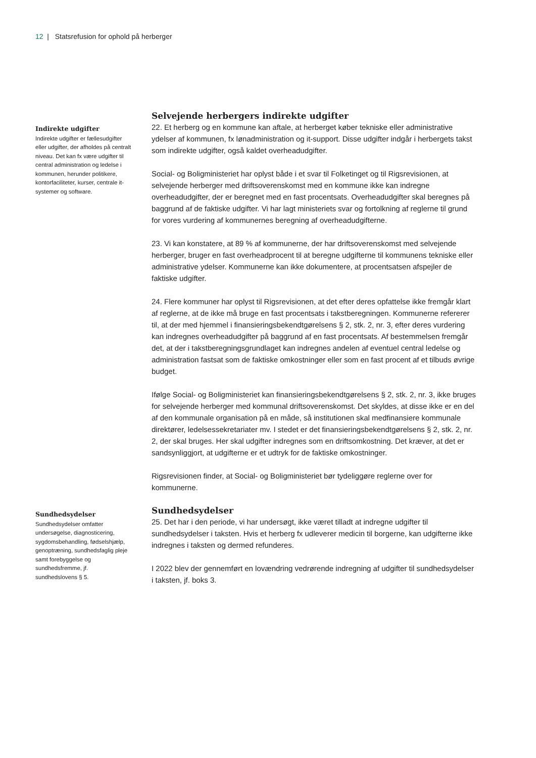12 | Statsrefusion for ophold på herberger
Indirekte udgifter
Indirekte udgifter er fællesudgifter eller udgifter, der afholdes på centralt niveau. Det kan fx være udgifter til central administration og ledelse i kommunen, herunder politikere, kontorfaciliteter, kurser, centrale it-systemer og software.
Selvejende herbergers indirekte udgifter
22. Et herberg og en kommune kan aftale, at herberget køber tekniske eller administrative ydelser af kommunen, fx lønadministration og it-support. Disse udgifter indgår i herbergets takst som indirekte udgifter, også kaldet overheadudgifter.
Social- og Boligministeriet har oplyst både i et svar til Folketinget og til Rigsrevisionen, at selvejende herberger med driftsoverenskomst med en kommune ikke kan indregne overheadudgifter, der er beregnet med en fast procentsats. Overheadudgifter skal beregnes på baggrund af de faktiske udgifter. Vi har lagt ministeriets svar og fortolkning af reglerne til grund for vores vurdering af kommunernes beregning af overheadudgifterne.
23. Vi kan konstatere, at 89 % af kommunerne, der har driftsoverenskomst med selvejende herberger, bruger en fast overheadprocent til at beregne udgifterne til kommunens tekniske eller administrative ydelser. Kommunerne kan ikke dokumentere, at procentsatsen afspejler de faktiske udgifter.
24. Flere kommuner har oplyst til Rigsrevisionen, at det efter deres opfattelse ikke fremgår klart af reglerne, at de ikke må bruge en fast procentsats i takstberegningen. Kommunerne refererer til, at der med hjemmel i finansieringsbekendtgørelsens § 2, stk. 2, nr. 3, efter deres vurdering kan indregnes overheadudgifter på baggrund af en fast procentsats. Af bestemmelsen fremgår det, at der i takstberegningsgrundlaget kan indregnes andelen af eventuel central ledelse og administration fastsat som de faktiske omkostninger eller som en fast procent af et tilbuds øvrige budget.
Ifølge Social- og Boligministeriet kan finansieringsbekendtgørelsens § 2, stk. 2, nr. 3, ikke bruges for selvejende herberger med kommunal driftsoverenskomst. Det skyldes, at disse ikke er en del af den kommunale organisation på en måde, så institutionen skal medfinansiere kommunale direktører, ledelsessekretariater mv. I stedet er det finansieringsbekendtgørelsens § 2, stk. 2, nr. 2, der skal bruges. Her skal udgifter indregnes som en driftsomkostning. Det kræver, at det er sandsynliggjort, at udgifterne er et udtryk for de faktiske omkostninger.
Rigsrevisionen finder, at Social- og Boligministeriet bør tydeliggøre reglerne over for kommunerne.
Sundhedsydelser
Sundhedsydelser omfatter undersøgelse, diagnosticering, sygdomsbehandling, fødselshjælp, genoptræning, sundhedsfaglig pleje samt forebyggelse og sundhedsfremme, jf. sundhedslovens § 5.
Sundhedsydelser
25. Det har i den periode, vi har undersøgt, ikke været tilladt at indregne udgifter til sundhedsydelser i taksten. Hvis et herberg fx udleverer medicin til borgerne, kan udgifterne ikke indregnes i taksten og dermed refunderes.
I 2022 blev der gennemført en lovændring vedrørende indregning af udgifter til sundhedsydelser i taksten, jf. boks 3.